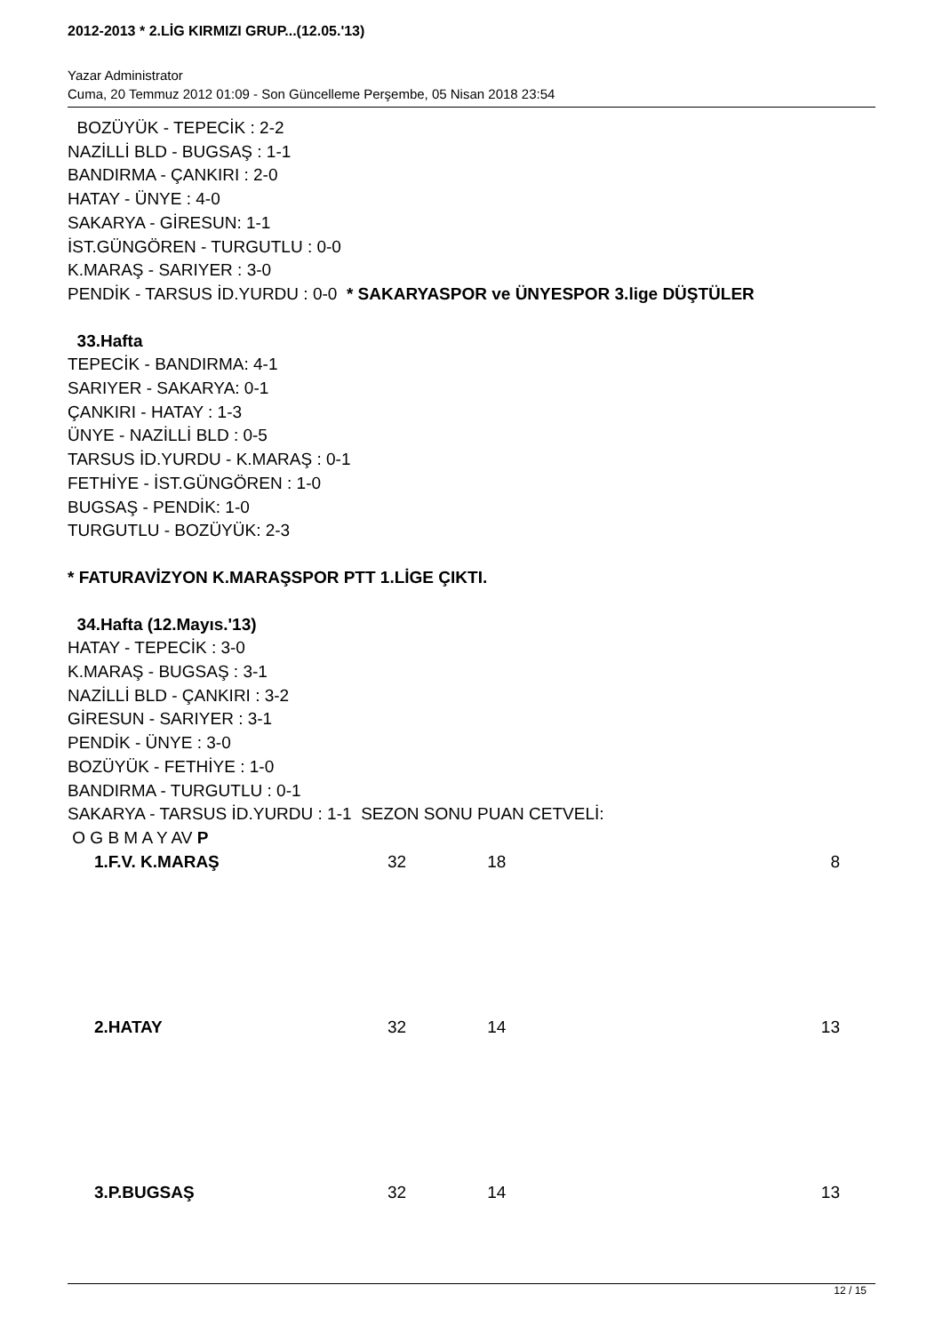2012-2013 * 2.LİG KIRMIZI GRUP...(12.05.'13)
Yazar Administrator
Cuma, 20 Temmuz 2012 01:09 - Son Güncelleme Perşembe, 05 Nisan 2018 23:54
BOZÜYÜK - TEPECİK : 2-2
NAZİLLİ BLD - BUGSAŞ : 1-1
BANDIRMA - ÇANKIRI : 2-0
HATAY - ÜNYE : 4-0
SAKARYA - GİRESUN: 1-1
İST.GÜNGÖREN - TURGUTLU : 0-0
K.MARAŞ - SARIYER : 3-0
PENDİK - TARSUS İD.YURDU : 0-0 * SAKARYASPOR ve ÜNYESPOR 3.lige DÜŞTÜLER
33.Hafta
TEPECİK - BANDIRMA: 4-1
SARIYER - SAKARYA: 0-1
ÇANKIRI - HATAY : 1-3
ÜNYE - NAZİLLİ BLD : 0-5
TARSUS İD.YURDU - K.MARAŞ : 0-1
FETHİYE - İST.GÜNGÖREN : 1-0
BUGSAŞ - PENDİK: 1-0
TURGUTLU - BOZÜYÜK: 2-3
* FATURAVİZYON K.MARAŞSPOR PTT 1.LİGE ÇIKTI.
34.Hafta (12.Mayıs.'13)
HATAY - TEPECİK : 3-0
K.MARAŞ - BUGSAŞ : 3-1
NAZİLLİ BLD - ÇANKIRI : 3-2
GİRESUN - SARIYER : 3-1
PENDİK - ÜNYE : 3-0
BOZÜYÜK - FETHİYE : 1-0
BANDIRMA - TURGUTLU : 0-1
SAKARYA - TARSUS İD.YURDU : 1-1 SEZON SONU PUAN CETVELİ:
O G B M A Y AV P
| 1.F.V. K.MARAŞ | 32 | 18 | 8 |
| 2.HATAY | 32 | 14 | 13 |
| 3.P.BUGSAŞ | 32 | 14 | 13 |
12 / 15